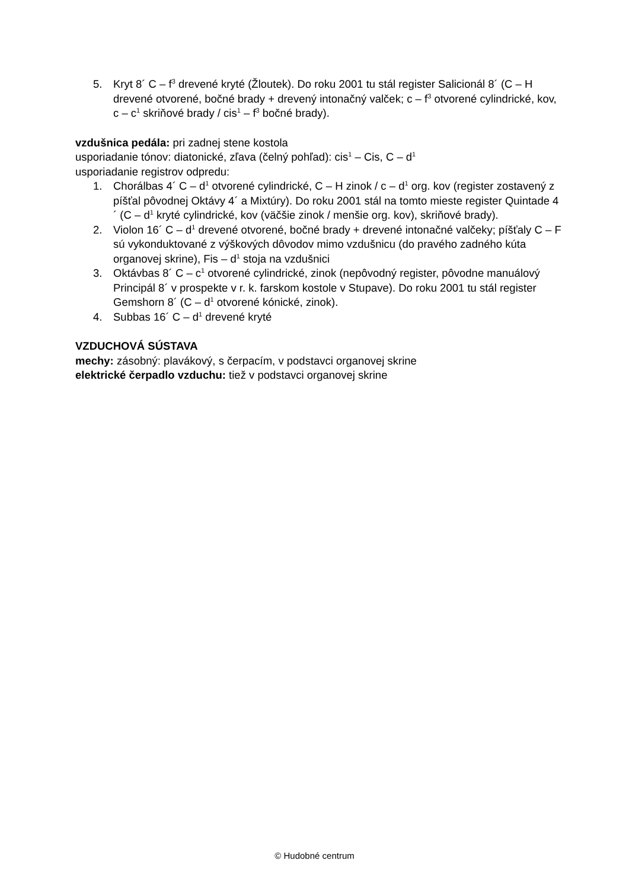5. Kryt 8´ C – f<sup>3</sup> drevené kryté (Žloutek). Do roku 2001 tu stál register Salicionál 8´ (C – H drevené otvorené, bočné brady + drevený intonačný valček; c – f<sup>3</sup> otvorené cylindrické, kov, c – c<sup>1</sup> skriňové brady / cis<sup>1</sup> – f<sup>3</sup> bočné brady).
vzdušnica pedála: pri zadnej stene kostola
usporiadanie tónov: diatonické, zľava (čelný pohľad): cis<sup>1</sup> – Cis, C – d<sup>1</sup>
usporiadanie registrov odpredu:
1. Chorálbas 4´ C – d<sup>1</sup> otvorené cylindrické, C – H zinok / c – d<sup>1</sup> org. kov (register zostavený z píšťal pôvodnej Oktávy 4´ a Mixtúry). Do roku 2001 stál na tomto mieste register Quintade 4´ (C – d<sup>1</sup> kryté cylindrické, kov (väčšie zinok / menšie org. kov), skriňové brady).
2. Violon 16´ C – d<sup>1</sup> drevené otvorené, bočné brady + drevené intonačné valčeky; píšťaly C – F sú vykonduktované z výškových dôvodov mimo vzdušnicu (do pravého zadného kúta organovej skrine), Fis – d<sup>1</sup> stoja na vzdušnici
3. Oktávbas 8´ C – c<sup>1</sup> otvorené cylindrické, zinok (nepôvodný register, pôvodne manuálový Principál 8´ v prospekte v r. k. farskom kostole v Stupave). Do roku 2001 tu stál register Gemshorn 8´ (C – d<sup>1</sup> otvorené kónické, zinok).
4. Subbas 16´ C – d<sup>1</sup> drevené kryté
VZDUCHOVÁ SÚSTAVA
mechy: zásobný: plavákový, s čerpacím, v podstavci organovej skrine
elektrické čerpadlo vzduchu: tiež v podstavci organovej skrine
© Hudobné centrum